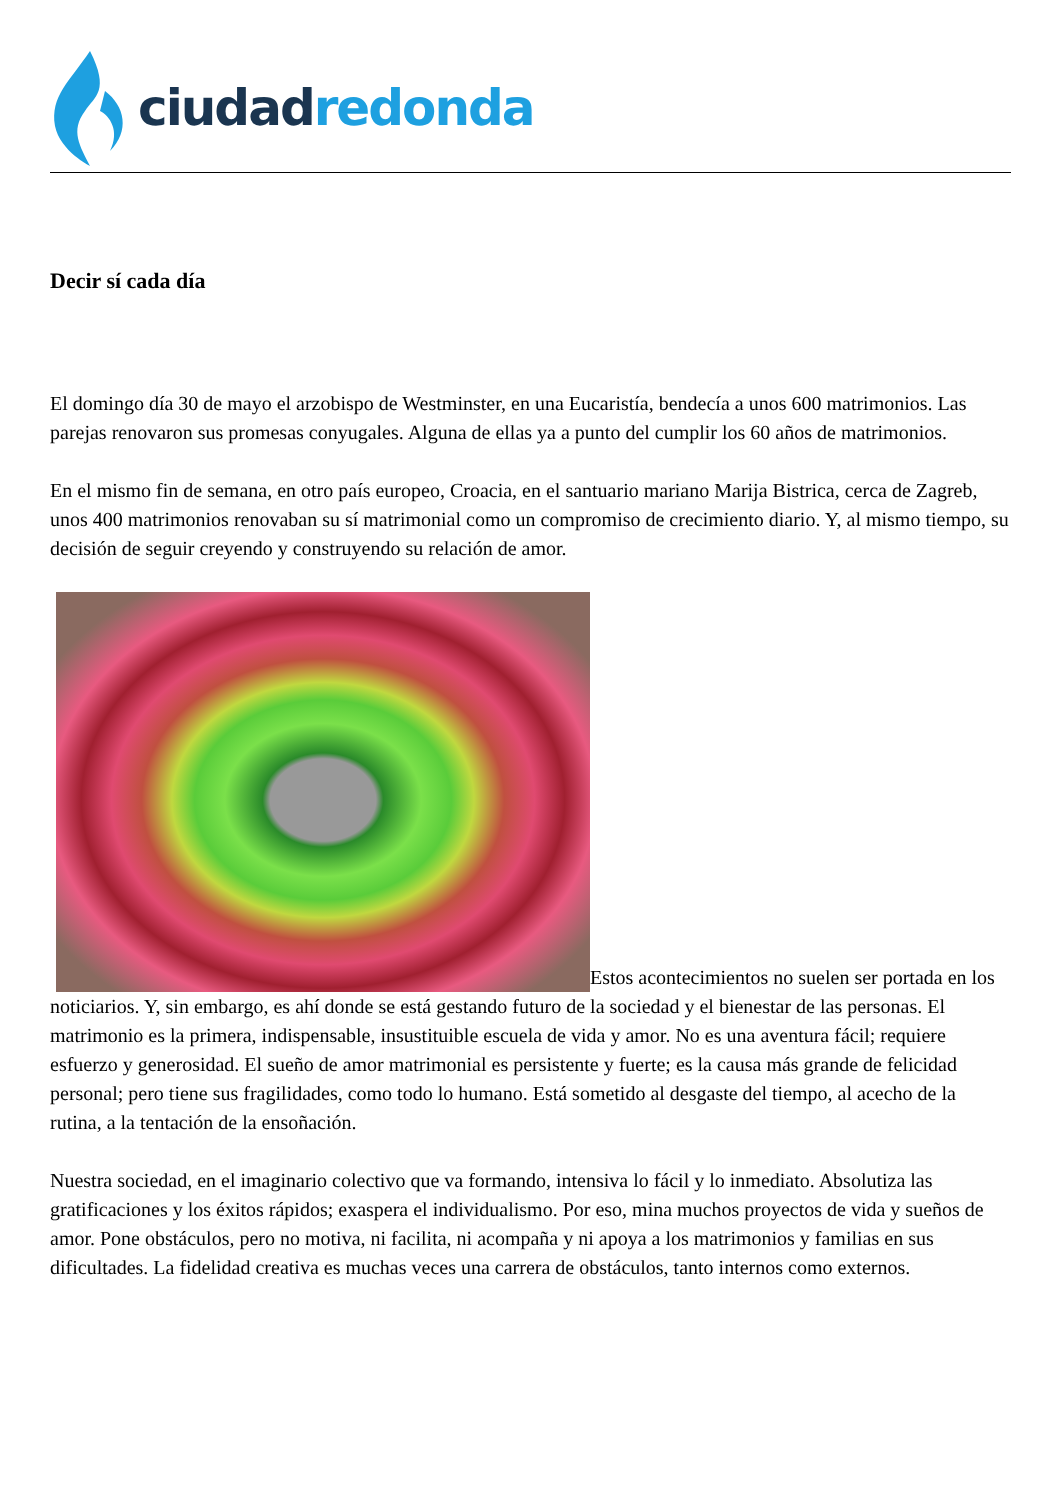ciudad redonda
Decir sí cada día
El domingo día 30 de mayo el arzobispo de Westminster, en una Eucaristía, bendecía a unos 600 matrimonios. Las parejas renovaron sus promesas conyugales. Alguna de ellas ya a punto del cumplir los 60 años de matrimonios.
En el mismo fin de semana, en otro país europeo, Croacia, en el santuario mariano Marija Bistrica, cerca de Zagreb, unos 400 matrimonios renovaban su sí matrimonial como un compromiso de crecimiento diario. Y, al mismo tiempo, su decisión de seguir creyendo y construyendo su relación de amor.
Estos acontecimientos no suelen ser portada en los noticiarios. Y, sin embargo, es ahí donde se está gestando futuro de la sociedad y el bienestar de las personas. El matrimonio es la primera, indispensable, insustituible escuela de vida y amor. No es una aventura fácil; requiere esfuerzo y generosidad. El sueño de amor matrimonial es persistente y fuerte; es la causa más grande de felicidad personal; pero tiene sus fragilidades, como todo lo humano. Está sometido al desgaste del tiempo, al acecho de la rutina, a la tentación de la ensoñación.
Nuestra sociedad, en el imaginario colectivo que va formando, intensiva lo fácil y lo inmediato. Absolutiza las gratificaciones y los éxitos rápidos; exaspera el individualismo. Por eso, mina muchos proyectos de vida y sueños de amor. Pone obstáculos, pero no motiva, ni facilita, ni acompaña y ni apoya a los matrimonios y familias en sus dificultades. La fidelidad creativa es muchas veces una carrera de obstáculos, tanto internos como externos.